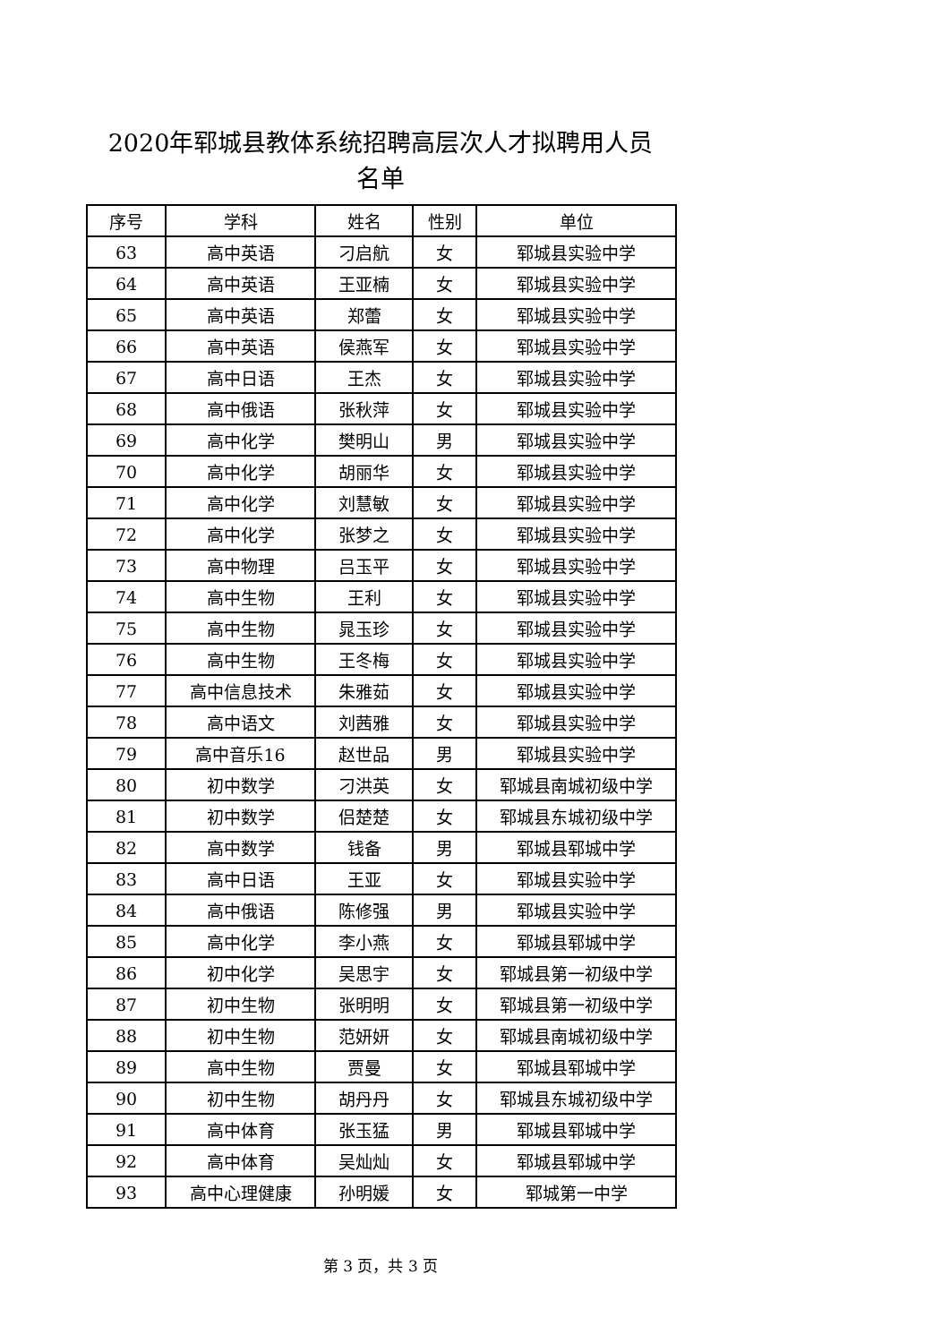2020年郓城县教体系统招聘高层次人才拟聘用人员
名单
| 序号 | 学科 | 姓名 | 性别 | 单位 |
| --- | --- | --- | --- | --- |
| 63 | 高中英语 | 刁启航 | 女 | 郓城县实验中学 |
| 64 | 高中英语 | 王亚楠 | 女 | 郓城县实验中学 |
| 65 | 高中英语 | 郑蕾 | 女 | 郓城县实验中学 |
| 66 | 高中英语 | 侯燕军 | 女 | 郓城县实验中学 |
| 67 | 高中日语 | 王杰 | 女 | 郓城县实验中学 |
| 68 | 高中俄语 | 张秋萍 | 女 | 郓城县实验中学 |
| 69 | 高中化学 | 樊明山 | 男 | 郓城县实验中学 |
| 70 | 高中化学 | 胡丽华 | 女 | 郓城县实验中学 |
| 71 | 高中化学 | 刘慧敏 | 女 | 郓城县实验中学 |
| 72 | 高中化学 | 张梦之 | 女 | 郓城县实验中学 |
| 73 | 高中物理 | 吕玉平 | 女 | 郓城县实验中学 |
| 74 | 高中生物 | 王利 | 女 | 郓城县实验中学 |
| 75 | 高中生物 | 晁玉珍 | 女 | 郓城县实验中学 |
| 76 | 高中生物 | 王冬梅 | 女 | 郓城县实验中学 |
| 77 | 高中信息技术 | 朱雅茹 | 女 | 郓城县实验中学 |
| 78 | 高中语文 | 刘茜雅 | 女 | 郓城县实验中学 |
| 79 | 高中音乐16 | 赵世品 | 男 | 郓城县实验中学 |
| 80 | 初中数学 | 刁洪英 | 女 | 郓城县南城初级中学 |
| 81 | 初中数学 | 侣楚楚 | 女 | 郓城县东城初级中学 |
| 82 | 高中数学 | 钱备 | 男 | 郓城县郓城中学 |
| 83 | 高中日语 | 王亚 | 女 | 郓城县实验中学 |
| 84 | 高中俄语 | 陈修强 | 男 | 郓城县实验中学 |
| 85 | 高中化学 | 李小燕 | 女 | 郓城县郓城中学 |
| 86 | 初中化学 | 吴思宇 | 女 | 郓城县第一初级中学 |
| 87 | 初中生物 | 张明明 | 女 | 郓城县第一初级中学 |
| 88 | 初中生物 | 范妍妍 | 女 | 郓城县南城初级中学 |
| 89 | 高中生物 | 贾曼 | 女 | 郓城县郓城中学 |
| 90 | 初中生物 | 胡丹丹 | 女 | 郓城县东城初级中学 |
| 91 | 高中体育 | 张玉猛 | 男 | 郓城县郓城中学 |
| 92 | 高中体育 | 吴灿灿 | 女 | 郓城县郓城中学 |
| 93 | 高中心理健康 | 孙明媛 | 女 | 郓城第一中学 |
第 3 页，共 3 页